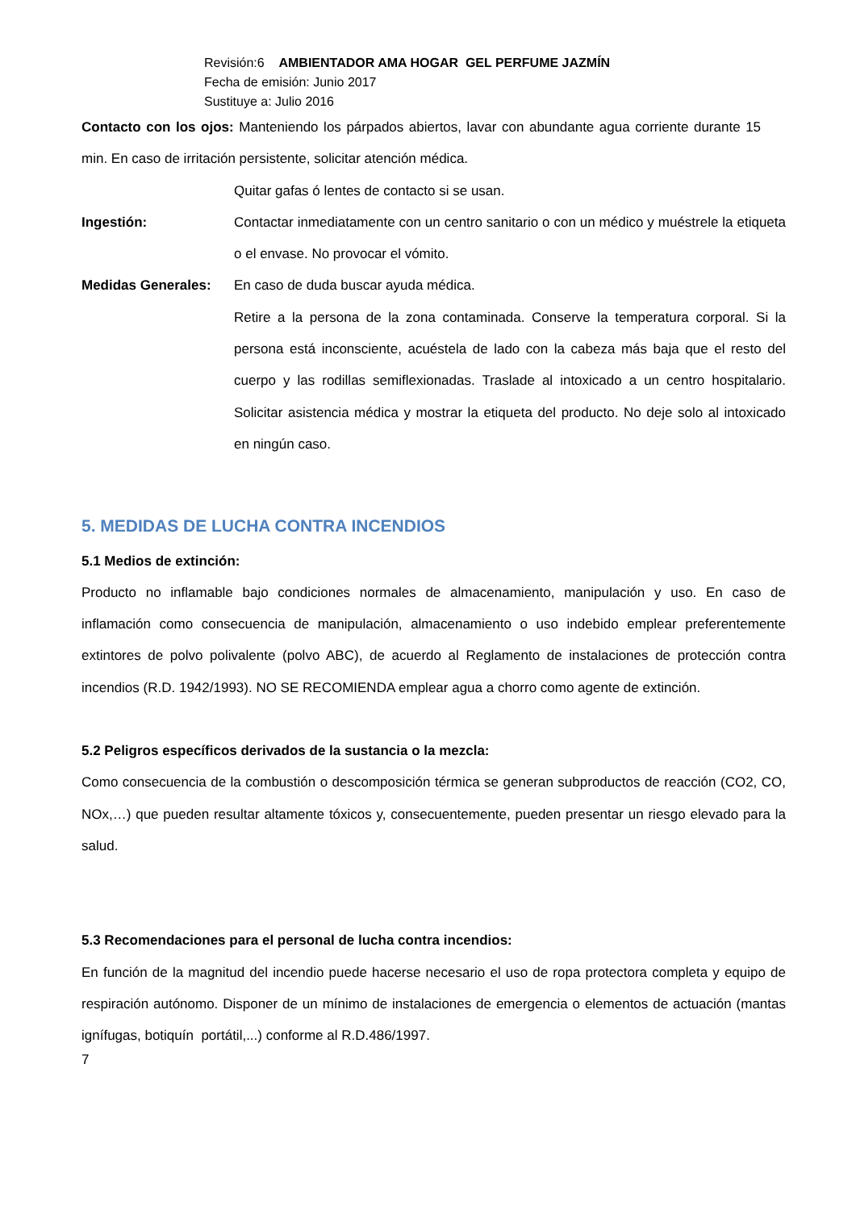Revisión:6 AMBIENTADOR AMA HOGAR GEL PERFUME JAZMÍN
Fecha de emisión: Junio 2017
Sustituye a: Julio 2016
Contacto con los ojos: Manteniendo los párpados abiertos, lavar con abundante agua corriente durante 15 min. En caso de irritación persistente, solicitar atención médica.
Quitar gafas ó lentes de contacto si se usan.
Ingestión: Contactar inmediatamente con un centro sanitario o con un médico y muéstrele la etiqueta o el envase. No provocar el vómito.
Medidas Generales: En caso de duda buscar ayuda médica.
Retire a la persona de la zona contaminada. Conserve la temperatura corporal. Si la persona está inconsciente, acuéstela de lado con la cabeza más baja que el resto del cuerpo y las rodillas semiflexionadas. Traslade al intoxicado a un centro hospitalario. Solicitar asistencia médica y mostrar la etiqueta del producto. No deje solo al intoxicado en ningún caso.
5. MEDIDAS DE LUCHA CONTRA INCENDIOS
5.1 Medios de extinción:
Producto no inflamable bajo condiciones normales de almacenamiento, manipulación y uso. En caso de inflamación como consecuencia de manipulación, almacenamiento o uso indebido emplear preferentemente extintores de polvo polivalente (polvo ABC), de acuerdo al Reglamento de instalaciones de protección contra incendios (R.D. 1942/1993). NO SE RECOMIENDA emplear agua a chorro como agente de extinción.
5.2 Peligros específicos derivados de la sustancia o la mezcla:
Como consecuencia de la combustión o descomposición térmica se generan subproductos de reacción (CO2, CO, NOx,…) que pueden resultar altamente tóxicos y, consecuentemente, pueden presentar un riesgo elevado para la salud.
5.3 Recomendaciones para el personal de lucha contra incendios:
En función de la magnitud del incendio puede hacerse necesario el uso de ropa protectora completa y equipo de respiración autónomo. Disponer de un mínimo de instalaciones de emergencia o elementos de actuación (mantas ignífugas, botiquín portátil,...) conforme al R.D.486/1997.
7